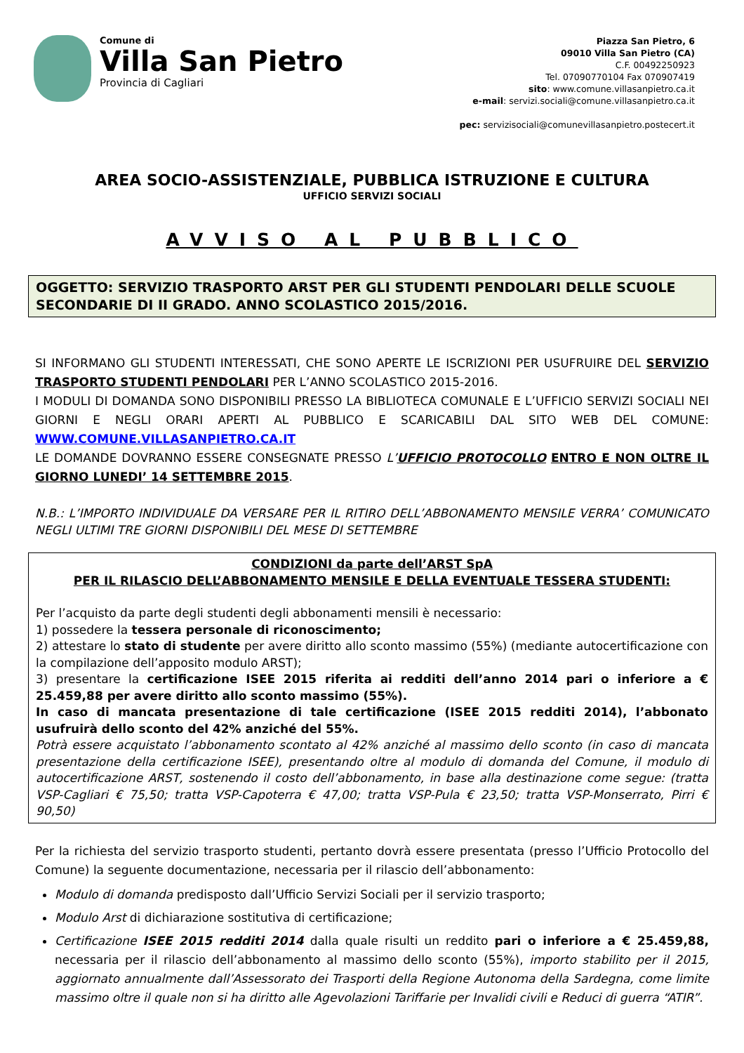Comune di
Villa San Pietro
Provincia di Cagliari
Piazza San Pietro, 6
09010 Villa San Pietro (CA)
C.F. 00492250923
Tel. 07090770104 Fax 070907419
sito: www.comune.villasanpietro.ca.it
e-mail: servizi.sociali@comune.villasanpietro.ca.it
pec: servizisociali@comunevillasanpietro.postecert.it
AREA SOCIO-ASSISTENZIALE, PUBBLICA ISTRUZIONE E CULTURA
UFFICIO SERVIZI SOCIALI
AVVISO AL PUBBLICO
OGGETTO: SERVIZIO TRASPORTO ARST PER GLI STUDENTI PENDOLARI DELLE SCUOLE SECONDARIE DI II GRADO. ANNO SCOLASTICO 2015/2016.
SI INFORMANO GLI STUDENTI INTERESSATI, CHE SONO APERTE LE ISCRIZIONI PER USUFRUIRE DEL SERVIZIO TRASPORTO STUDENTI PENDOLARI PER L’ANNO SCOLASTICO 2015-2016.
I MODULI DI DOMANDA SONO DISPONIBILI PRESSO LA BIBLIOTECA COMUNALE E L’UFFICIO SERVIZI SOCIALI NEI GIORNI E NEGLI ORARI APERTI AL PUBBLICO E SCARICABILI DAL SITO WEB DEL COMUNE: WWW.COMUNE.VILLASANPIETRO.CA.IT
LE DOMANDE DOVRANNO ESSERE CONSEGNATE PRESSO L’UFFICIO PROTOCOLLO ENTRO E NON OLTRE IL GIORNO LUNEDI’ 14 SETTEMBRE 2015.
N.B.: L’IMPORTO INDIVIDUALE DA VERSARE PER IL RITIRO DELL’ABBONAMENTO MENSILE VERRA’ COMUNICATO NEGLI ULTIMI TRE GIORNI DISPONIBILI DEL MESE DI SETTEMBRE
CONDIZIONI da parte dell’ARST SpA
PER IL RILASCIO DELL’ABBONAMENTO MENSILE E DELLA EVENTUALE TESSERA STUDENTI:
Per l’acquisto da parte degli studenti degli abbonamenti mensili è necessario:
1) possedere la tessera personale di riconoscimento;
2) attestare lo stato di studente per avere diritto allo sconto massimo (55%) (mediante autocertificazione con la compilazione dell’apposito modulo ARST);
3) presentare la certificazione ISEE 2015 riferita ai redditi dell’anno 2014 pari o inferiore a € 25.459,88 per avere diritto allo sconto massimo (55%).
In caso di mancata presentazione di tale certificazione (ISEE 2015 redditi 2014), l’abbonato usufruirà dello sconto del 42% anziché del 55%.
Potrà essere acquistato l’abbonamento scontato al 42% anziché al massimo dello sconto (in caso di mancata presentazione della certificazione ISEE), presentando oltre al modulo di domanda del Comune, il modulo di autocertificazione ARST, sostenendo il costo dell’abbonamento, in base alla destinazione come segue: (tratta VSP-Cagliari € 75,50; tratta VSP-Capoterra € 47,00; tratta VSP-Pula € 23,50; tratta VSP-Monserrato, Pirri € 90,50)
Per la richiesta del servizio trasporto studenti, pertanto dovrà essere presentata (presso l’Ufficio Protocollo del Comune) la seguente documentazione, necessaria per il rilascio dell’abbonamento:
Modulo di domanda predisposto dall’Ufficio Servizi Sociali per il servizio trasporto;
Modulo Arst di dichiarazione sostitutiva di certificazione;
Certificazione ISEE 2015 redditi 2014 dalla quale risulti un reddito pari o inferiore a € 25.459,88, necessaria per il rilascio dell’abbonamento al massimo dello sconto (55%), importo stabilito per il 2015, aggiornato annualmente dall’Assessorato dei Trasporti della Regione Autonoma della Sardegna, come limite massimo oltre il quale non si ha diritto alle Agevolazioni Tariffarie per Invalidi civili e Reduci di guerra “ATIR”.